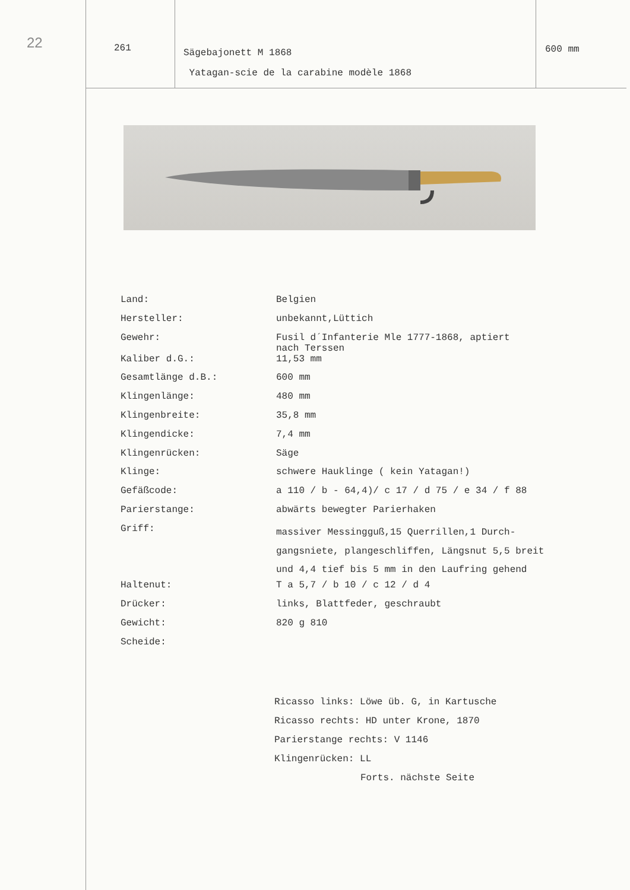22
261
Sägebajonett M 1868
Yatagan-scie de la carabine modèle 1868
600 mm
| Land: | Belgien |
| Hersteller: | unbekannt,Lüttich |
| Gewehr: | Fusil d´Infanterie Mle 1777-1868, aptiert nach Terssen |
| Kaliber d.G.: | 11,53 mm |
| Gesamtlänge d.B.: | 600 mm |
| Klingenlänge: | 480 mm |
| Klingenbreite: | 35,8 mm |
| Klingendicke: | 7,4 mm |
| Klingenrücken: | Säge |
| Klinge: | schwere Hauklinge ( kein Yatagan!) |
| Gefäßcode: | a 110 / b - 64,4)/ c 17 / d 75 / e 34 / f 88 |
| Parierstange: | abwärts bewegter Parierhaken |
| Griff: | massiver Messingguß,15 Querrillen,1 Durch- gangsniete, plangeschliffen, Längsnut 5,5 breit und 4,4 tief bis 5 mm in den Laufring gehend |
| Haltenut: | T a 5,7 / b 10 / c 12 / d 4 |
| Drücker: | links, Blattfeder, geschraubt |
| Gewicht: | 820 g 810 |
| Scheide: | |
Ricasso links: Löwe üb. G, in Kartusche
Ricasso rechts: HD unter Krone, 1870
Parierstange rechts: V 1146
Klingenrücken: LL
Forts. nächste Seite